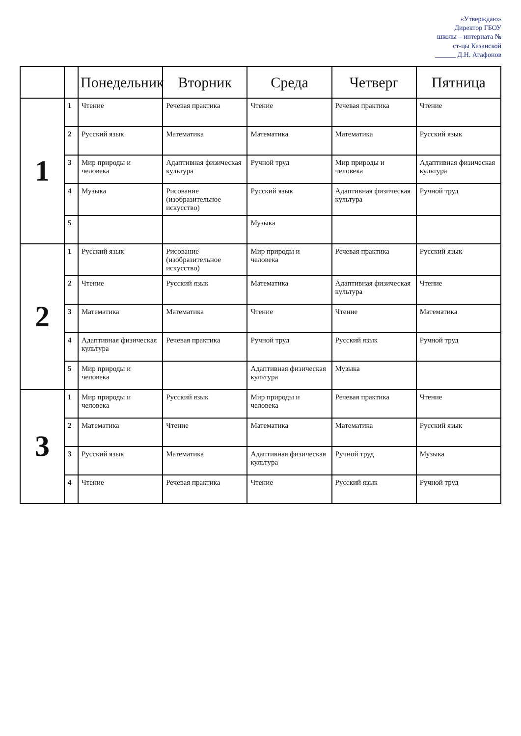«Утверждаю»
Директор ГБОУ
школы – интерната №
ст-цы Казанской
______ Д.Н. Агафонов
| | | Понедельник | Вторник | Среда | Четверг | Пятница |
| --- | --- | --- | --- | --- | --- | --- |
| 1 | 1 | Чтение | Речевая практика | Чтение | Речевая практика | Чтение |
| | 2 | Русский язык | Математика | Математика | Математика | Русский язык |
| | 3 | Мир природы и человека | Адаптивная физическая культура | Ручной труд | Мир природы и человека | Адаптивная физическая культура |
| | 4 | Музыка | Рисование (изобразительное искусство) | Русский язык | Адаптивная физическая культура | Ручной труд |
| | 5 | | | Музыка | | |
| 2 | 1 | Русский язык | Рисование (изобразительное искусство) | Мир природы и человека | Речевая практика | Русский язык |
| | 2 | Чтение | Русский язык | Математика | Адаптивная физическая культура | Чтение |
| | 3 | Математика | Математика | Чтение | Чтение | Математика |
| | 4 | Адаптивная физическая культура | Речевая практика | Ручной труд | Русский язык | Ручной труд |
| | 5 | Мир природы и человека | | Адаптивная физическая культура | Музыка | |
| 3 | 1 | Мир природы и человека | Русский язык | Мир природы и человека | Речевая практика | Чтение |
| | 2 | Математика | Чтение | Математика | Математика | Русский язык |
| | 3 | Русский язык | Математика | Адаптивная физическая культура | Ручной труд | Музыка |
| | 4 | Чтение | Речевая практика | Чтение | Русский язык | Ручной труд |